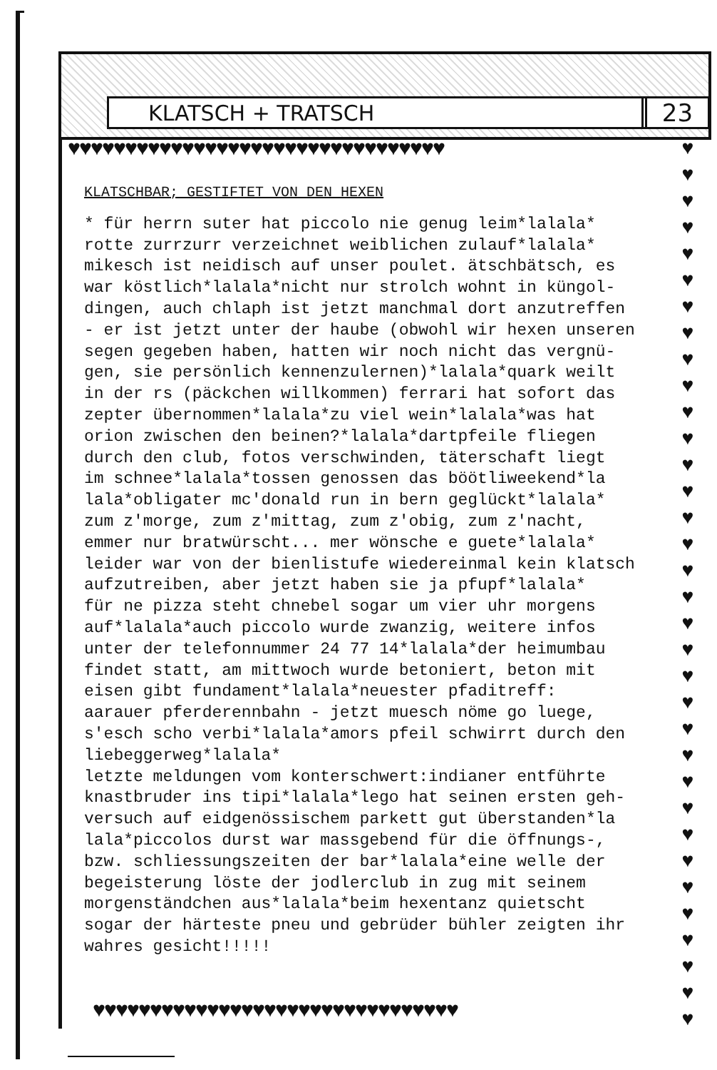KLATSCH + TRATSCH 23
♥♥♥♥♥♥♥♥♥♥♥♥♥♥♥♥♥♥♥♥♥♥♥♥♥♥♥♥♥♥♥♥♥
♥
♥
♥
♥
♥
♥
♥
♥
♥
♥
♥
♥
♥
♥
♥
♥
♥
♥
♥
♥
♥
♥
♥
♥
♥
♥
♥
♥
♥
♥
♥
♥
♥
♥
KLATSCHBAR; GESTIFTET VON DEN HEXEN
* für herrn suter hat piccolo nie genug leim*lalala*
rotte zurrzurr verzeichnet weiblichen zulauf*lalala*
mikesch ist neidisch auf unser poulet. ätschbätsch, es
war köstlich*lalala*nicht nur strolch wohnt in küngol-
dingen, auch chlaph ist jetzt manchmal dort anzutreffen
- er ist jetzt unter der haube (obwohl wir hexen unseren
segen gegeben haben, hatten wir noch nicht das vergnü-
gen, sie persönlich kennenzulernen)*lalala*quark weilt
in der rs (päckchen willkommen) ferrari hat sofort das
zepter übernommen*lalala*zu viel wein*lalala*was hat
orion zwischen den beinen?*lalala*dartpfeile fliegen
durch den club, fotos verschwinden, täterschaft liegt
im schnee*lalala*tossen genossen das böötliweekend*la
lala*obligater mc'donald run in bern geglückt*lalala*
zum z'morge, zum z'mittag, zum z'obig, zum z'nacht,
emmer nur bratwürscht... mer wönsche e guete*lalala*
leider war von der bienlistufe wiedereinmal kein klatsch
aufzutreiben, aber jetzt haben sie ja pfupf*lalala*
für ne pizza steht chnebel sogar um vier uhr morgens
auf*lalala*auch piccolo wurde zwanzig, weitere infos
unter der telefonnummer 24 77 14*lalala*der heimumbau
findet statt, am mittwoch wurde betoniert, beton mit
eisen gibt fundament*lalala*neuester pfaditreff:
aarauer pferderennbahn - jetzt muesch nöme go luege,
s'esch scho verbi*lalala*amors pfeil schwirrt durch den
liebeggerweg*lalala*
letzte meldungen vom konterschwert:indianer entführte
knastbruder ins tipi*lalala*lego hat seinen ersten geh-
versuch auf eidgenössischem parkett gut überstanden*la
lala*piccolos durst war massgebend für die öffnungs-,
bzw. schliessungszeiten der bar*lalala*eine welle der
begeisterung löste der jodlerclub in zug mit seinem
morgenständchen aus*lalala*beim hexentanz quietscht
sogar der härteste pneu und gebrüder bühler zeigten ihr
wahres gesicht!!!!!
♥♥♥♥♥♥♥♥♥♥♥♥♥♥♥♥♥♥♥♥♥♥♥♥♥♥♥♥♥♥♥♥